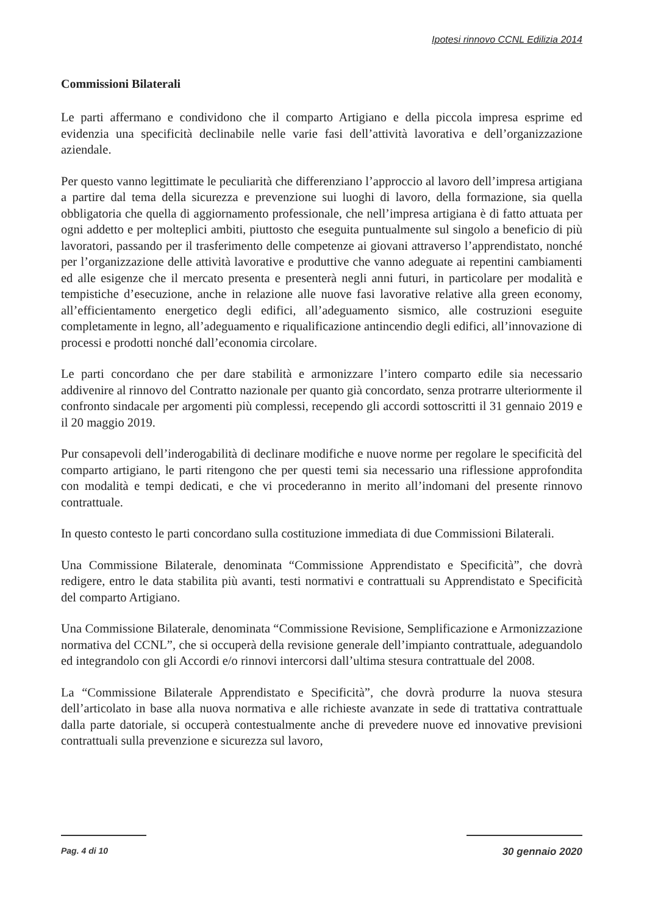Ipotesi rinnovo CCNL Edilizia 2014
Commissioni Bilaterali
Le parti affermano e condividono che il comparto Artigiano e della piccola impresa esprime ed evidenzia una specificità declinabile nelle varie fasi dell’attività lavorativa e dell’organizzazione aziendale.
Per questo vanno legittimate le peculiarità che differenziano l’approccio al lavoro dell’impresa artigiana a partire dal tema della sicurezza e prevenzione sui luoghi di lavoro, della formazione, sia quella obbligatoria che quella di aggiornamento professionale, che nell’impresa artigiana è di fatto attuata per ogni addetto e per molteplici ambiti, piuttosto che eseguita puntualmente sul singolo a beneficio di più lavoratori, passando per il trasferimento delle competenze ai giovani attraverso l’apprendistato, nonché per l’organizzazione delle attività lavorative e produttive che vanno adeguate ai repentini cambiamenti ed alle esigenze che il mercato presenta e presenterà negli anni futuri, in particolare per modalità e tempistiche d’esecuzione, anche in relazione alle nuove fasi lavorative relative alla green economy, all’efficientamento energetico degli edifici, all’adeguamento sismico, alle costruzioni eseguite completamente in legno, all’adeguamento e riqualificazione antincendio degli edifici, all’innovazione di processi e prodotti nonché dall’economia circolare.
Le parti concordano che per dare stabilità e armonizzare l’intero comparto edile sia necessario addivenire al rinnovo del Contratto nazionale per quanto già concordato, senza protrarre ulteriormente il confronto sindacale per argomenti più complessi, recependo gli accordi sottoscritti il 31 gennaio 2019 e il 20 maggio 2019.
Pur consapevoli dell’inderogabilità di declinare modifiche e nuove norme per regolare le specificità del comparto artigiano, le parti ritengono che per questi temi sia necessario una riflessione approfondita con modalità e tempi dedicati, e che vi procederanno in merito all’indomani del presente rinnovo contrattuale.
In questo contesto le parti concordano sulla costituzione immediata di due Commissioni Bilaterali.
Una Commissione Bilaterale, denominata “Commissione Apprendistato e Specificità”, che dovrà redigere, entro le data stabilita più avanti, testi normativi e contrattuali su Apprendistato e Specificità del comparto Artigiano.
Una Commissione Bilaterale, denominata “Commissione Revisione, Semplificazione e Armonizzazione normativa del CCNL”, che si occuperà della revisione generale dell’impianto contrattuale, adeguandolo ed integrandolo con gli Accordi e/o rinnovi intercorsi dall’ultima stesura contrattuale del 2008.
La “Commissione Bilaterale Apprendistato e Specificità”, che dovrà produrre la nuova stesura dell’articolato in base alla nuova normativa e alle richieste avanzate in sede di trattativa contrattuale dalla parte datoriale, si occuperà contestualmente anche di prevedere nuove ed innovative previsioni contrattuali sulla prevenzione e sicurezza sul lavoro,
Pag. 4 di 10 30 gennaio 2020